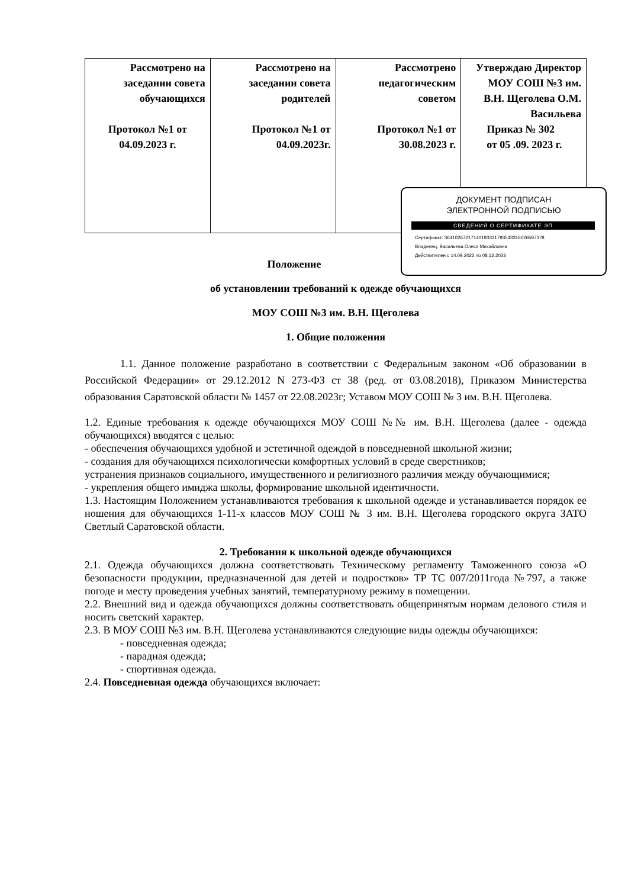| Рассмотрено на заседании совета обучающихся Протокол №1 от 04.09.2023 г. | Рассмотрено на заседании совета родителей Протокол №1 от 04.09.2023г. | Рассмотрено педагогическим советом Протокол №1 от 30.08.2023 г. | Утверждаю Директор МОУ СОШ №3 им. В.Н. Щеголева О.М. Васильева Приказ № 302 от 05 .09. 2023 г. |
ДОКУМЕНТ ПОДПИСАН
ЭЛЕКТРОННОЙ ПОДПИСЬЮ
СВЕДЕНИЯ О СЕРТИФИКАТЕ ЭП
Сертификат: 364102672171401933317935433160265973​78
Владелец: Васильева Олеся Михайловна
Действителен с 14.09.2022 по 08.12.2023
Положение
об установлении требований к одежде обучающихся
МОУ СОШ №3 им. В.Н. Щеголева
1. Общие положения
1.1. Данное положение разработано в соответствии с Федеральным законом «Об образовании в Российской Федерации» от 29.12.2012 N 273-ФЗ ст 38 (ред. от 03.08.2018), Приказом Министерства образования Саратовской области № 1457 от 22.08.2023г; Уставом МОУ СОШ № 3 им. В.Н. Щеголева.
1.2. Единые требования к одежде обучающихся МОУ СОШ №№ им. В.Н. Щеголева (далее - одежда обучающихся) вводятся с целью:
- обеспечения обучающихся удобной и эстетичной одеждой в повседневной школьной жизни;
- создания для обучающихся психологически комфортных условий в среде сверстников;
устранения признаков социального, имущественного и религиозного различия между обучающимися;
- укрепления общего имиджа школы, формирование школьной идентичности.
1.3. Настоящим Положением устанавливаются требования к школьной одежде и устанавливается порядок ее ношения для обучающихся 1-11-х классов МОУ СОШ № 3 им. В.Н. Щеголева городского округа ЗАТО Светлый Саратовской области.
2. Требования к школьной одежде обучающихся
2.1. Одежда обучающихся должна соответствовать Техническому регламенту Таможенного союза «О безопасности продукции, предназначенной для детей и подростков» ТР ТС 007/2011года №797, а также погоде и месту проведения учебных занятий, температурному режиму в помещении.
2.2. Внешний вид и одежда обучающихся должны соответствовать общепринятым нормам делового стиля и носить светский характер.
2.3. В МОУ СОШ №3 им. В.Н. Щеголева устанавливаются следующие виды одежды обучающихся:
- повседневная одежда;
- парадная одежда;
- спортивная одежда.
2.4. Повседневная одежда обучающихся включает: